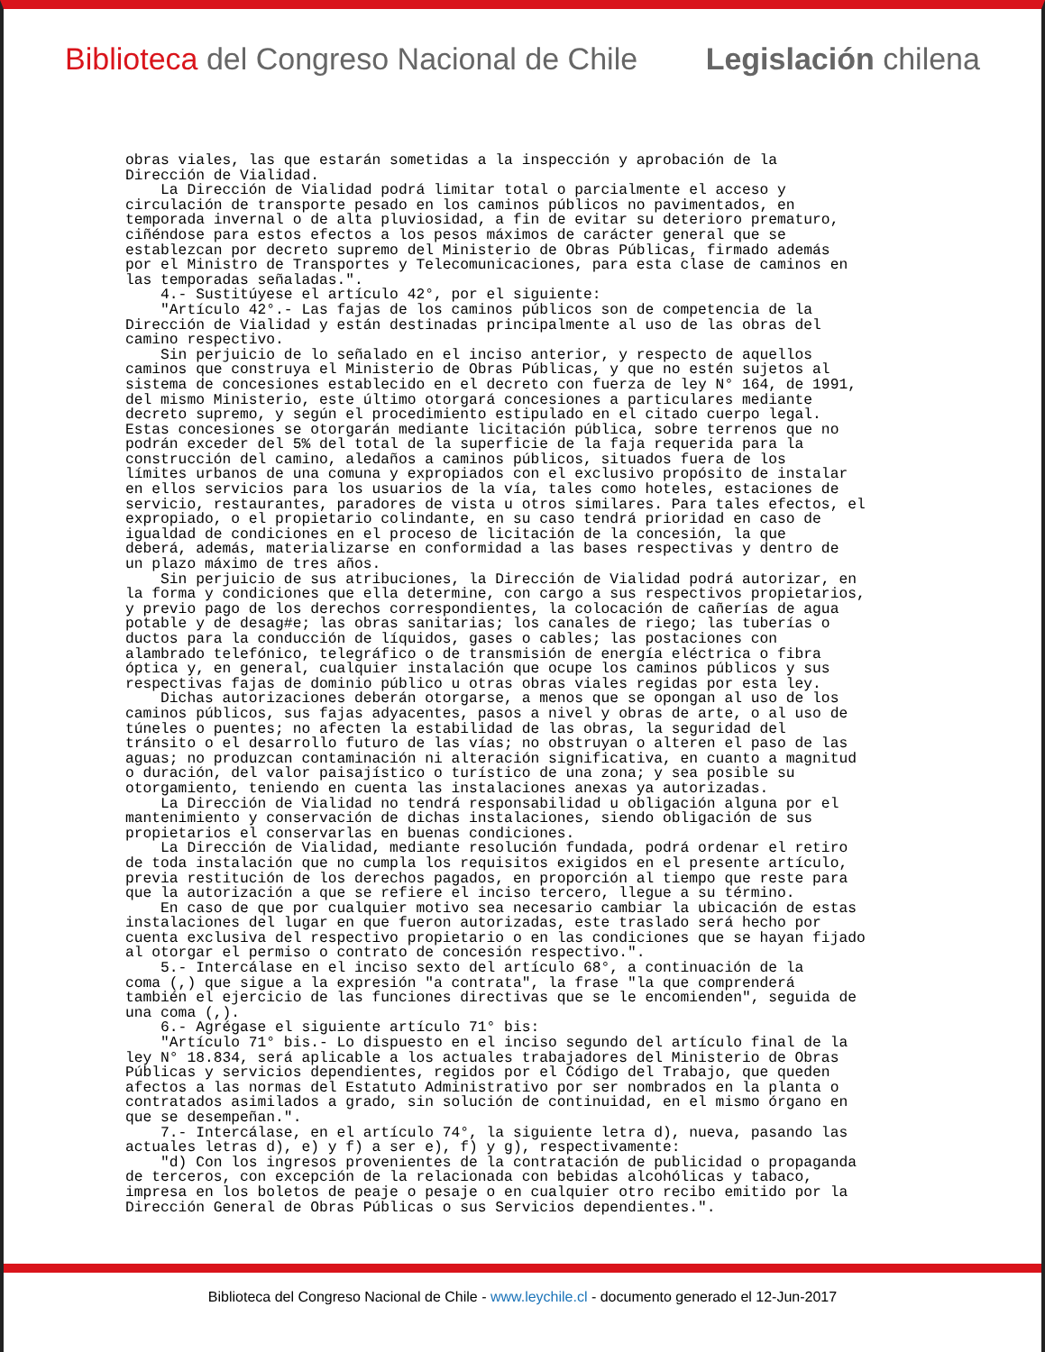Biblioteca del Congreso Nacional de Chile Legislación chilena
obras viales, las que estarán sometidas a la inspección y aprobación de la Dirección de Vialidad. La Dirección de Vialidad podrá limitar total o parcialmente el acceso y circulación de transporte pesado en los caminos públicos no pavimentados, en temporada invernal o de alta pluviosidad, a fin de evitar su deterioro prematuro, ciñéndose para estos efectos a los pesos máximos de carácter general que se establezcan por decreto supremo del Ministerio de Obras Públicas, firmado además por el Ministro de Transportes y Telecomunicaciones, para esta clase de caminos en las temporadas señaladas.". 4.- Sustitúyese el artículo 42°, por el siguiente: "Artículo 42°.- Las fajas de los caminos públicos son de competencia de la Dirección de Vialidad y están destinadas principalmente al uso de las obras del camino respectivo. Sin perjuicio de lo señalado en el inciso anterior, y respecto de aquellos caminos que construya el Ministerio de Obras Públicas, y que no estén sujetos al sistema de concesiones establecido en el decreto con fuerza de ley N° 164, de 1991, del mismo Ministerio, este último otorgará concesiones a particulares mediante decreto supremo, y según el procedimiento estipulado en el citado cuerpo legal. Estas concesiones se otorgarán mediante licitación pública, sobre terrenos que no podrán exceder del 5% del total de la superficie de la faja requerida para la construcción del camino, aledaños a caminos públicos, situados fuera de los límites urbanos de una comuna y expropiados con el exclusivo propósito de instalar en ellos servicios para los usuarios de la vía, tales como hoteles, estaciones de servicio, restaurantes, paradores de vista u otros similares. Para tales efectos, el expropiado, o el propietario colindante, en su caso tendrá prioridad en caso de igualdad de condiciones en el proceso de licitación de la concesión, la que deberá, además, materializarse en conformidad a las bases respectivas y dentro de un plazo máximo de tres años. Sin perjuicio de sus atribuciones, la Dirección de Vialidad podrá autorizar, en la forma y condiciones que ella determine, con cargo a sus respectivos propietarios, y previo pago de los derechos correspondientes, la colocación de cañerías de agua potable y de desag#e; las obras sanitarias; los canales de riego; las tuberías o ductos para la conducción de líquidos, gases o cables; las postaciones con alambrado telefónico, telegráfico o de transmisión de energía eléctrica o fibra óptica y, en general, cualquier instalación que ocupe los caminos públicos y sus respectivas fajas de dominio público u otras obras viales regidas por esta ley. Dichas autorizaciones deberán otorgarse, a menos que se opongan al uso de los caminos públicos, sus fajas adyacentes, pasos a nivel y obras de arte, o al uso de túneles o puentes; no afecten la estabilidad de las obras, la seguridad del tránsito o el desarrollo futuro de las vías; no obstruyan o alteren el paso de las aguas; no produzcan contaminación ni alteración significativa, en cuanto a magnitud o duración, del valor paisajístico o turístico de una zona; y sea posible su otorgamiento, teniendo en cuenta las instalaciones anexas ya autorizadas. La Dirección de Vialidad no tendrá responsabilidad u obligación alguna por el mantenimiento y conservación de dichas instalaciones, siendo obligación de sus propietarios el conservarlas en buenas condiciones. La Dirección de Vialidad, mediante resolución fundada, podrá ordenar el retiro de toda instalación que no cumpla los requisitos exigidos en el presente artículo, previa restitución de los derechos pagados, en proporción al tiempo que reste para que la autorización a que se refiere el inciso tercero, llegue a su término. En caso de que por cualquier motivo sea necesario cambiar la ubicación de estas instalaciones del lugar en que fueron autorizadas, este traslado será hecho por cuenta exclusiva del respectivo propietario o en las condiciones que se hayan fijado al otorgar el permiso o contrato de concesión respectivo.". 5.- Intercálase en el inciso sexto del artículo 68°, a continuación de la coma (,) que sigue a la expresión "a contrata", la frase "la que comprenderá también el ejercicio de las funciones directivas que se le encomienden", seguida de una coma (,). 6.- Agrégase el siguiente artículo 71° bis: "Artículo 71° bis.- Lo dispuesto en el inciso segundo del artículo final de la ley N° 18.834, será aplicable a los actuales trabajadores del Ministerio de Obras Públicas y servicios dependientes, regidos por el Código del Trabajo, que queden afectos a las normas del Estatuto Administrativo por ser nombrados en la planta o contratados asimilados a grado, sin solución de continuidad, en el mismo órgano en que se desempeñan.". 7.- Intercálase, en el artículo 74°, la siguiente letra d), nueva, pasando las actuales letras d), e) y f) a ser e), f) y g), respectivamente: "d) Con los ingresos provenientes de la contratación de publicidad o propaganda de terceros, con excepción de la relacionada con bebidas alcohólicas y tabaco, impresa en los boletos de peaje o pesaje o en cualquier otro recibo emitido por la Dirección General de Obras Públicas o sus Servicios dependientes.".
Biblioteca del Congreso Nacional de Chile - www.leychile.cl - documento generado el 12-Jun-2017